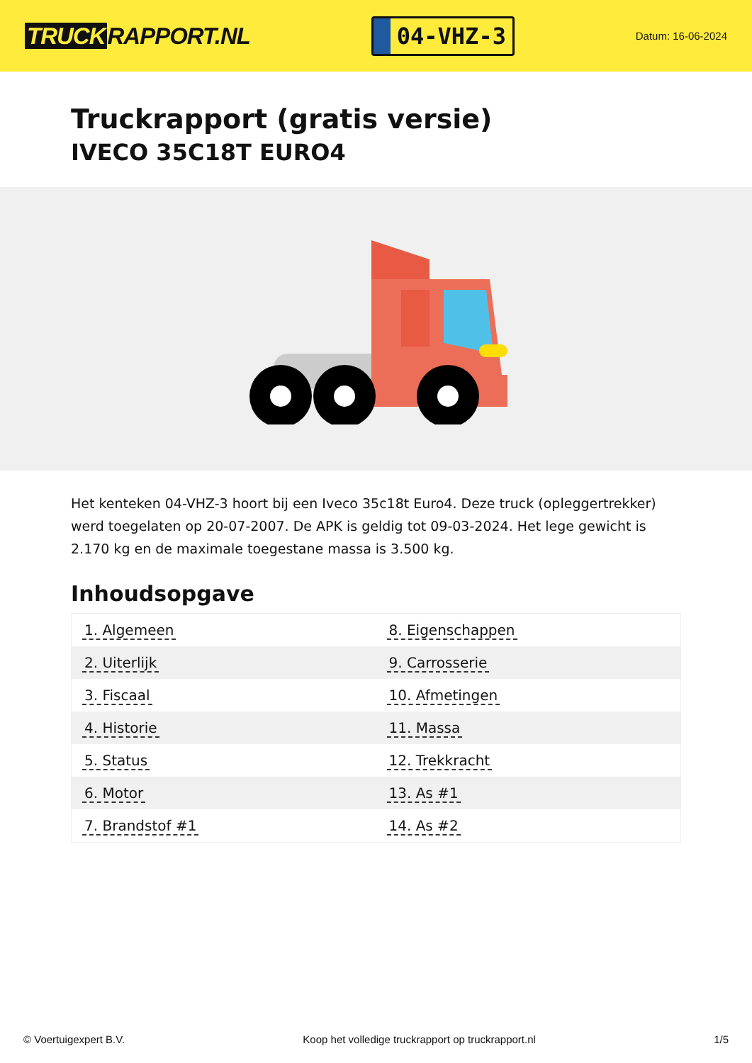TRUCK RAPPORT.NL
04-VHZ-3
Datum: 16-06-2024
Truckrapport (gratis versie)
IVECO 35C18T EURO4
Het kenteken 04-VHZ-3 hoort bij een Iveco 35c18t Euro4. Deze truck (opleggertrekker) werd toegelaten op 20-07-2007. De APK is geldig tot 09-03-2024. Het lege gewicht is 2.170 kg en de maximale toegestane massa is 3.500 kg.
Inhoudsopgave
| 1. Algemeen | 8. Eigenschappen |
| 2. Uiterlijk | 9. Carrosserie |
| 3. Fiscaal | 10. Afmetingen |
| 4. Historie | 11. Massa |
| 5. Status | 12. Trekkracht |
| 6. Motor | 13. As #1 |
| 7. Brandstof #1 | 14. As #2 |
© Voertuigexpert B.V. Koop het volledige truckrapport op truckrapport.nl
1/5